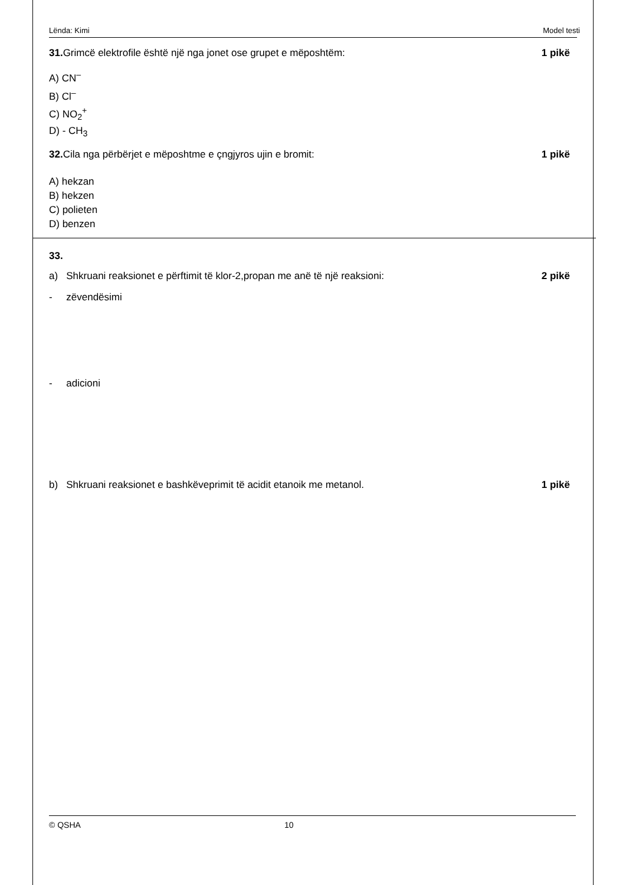Lënda: Kimi Model testi
31. Grimcë elektrofile është një nga jonet ose grupet e mëposhtëm:
1 pikë
A) CN<sup>–</sup>
B) Cl<sup>–</sup>
C) NO<sub>2</sub><sup>+</sup>
D) - CH<sub>3</sub>
32. Cila nga përbërjet e mëposhtme e çngjyros ujin e bromit:
1 pikë
A) hekzan
B) hekzen
C) polieten
D) benzen
33.
a) Shkruani reaksionet e përftimit të klor-2,propan me anë të një reaksioni:
2 pikë
- zëvendësimi
- adicioni
b) Shkruani reaksionet e bashkëveprimit të acidit etanoik me metanol.
1 pikë
© QSHA 10